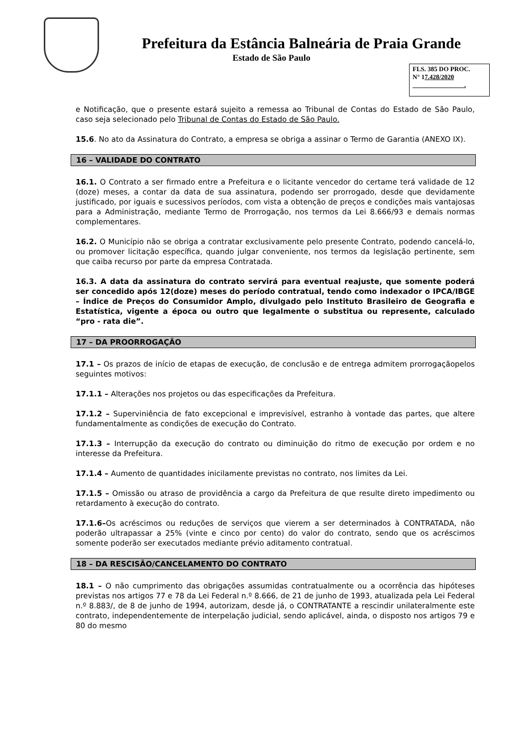Prefeitura da Estância Balneária de Praia Grande
Estado de São Paulo
FLS. 385 DO PROC.
N° 17.428/2020
.
e Notificação, que o presente estará sujeito a remessa ao Tribunal de Contas do Estado de São Paulo, caso seja selecionado pelo Tribunal de Contas do Estado de São Paulo.
15.6. No ato da Assinatura do Contrato, a empresa se obriga a assinar o Termo de Garantia (ANEXO IX).
16 – VALIDADE DO CONTRATO
16.1. O Contrato a ser firmado entre a Prefeitura e o licitante vencedor do certame terá validade de 12 (doze) meses, a contar da data de sua assinatura, podendo ser prorrogado, desde que devidamente justificado, por iguais e sucessivos períodos, com vista a obtenção de preços e condições mais vantajosas para a Administração, mediante Termo de Prorrogação, nos termos da Lei 8.666/93 e demais normas complementares.
16.2. O Município não se obriga a contratar exclusivamente pelo presente Contrato, podendo cancelá-lo, ou promover licitação específica, quando julgar conveniente, nos termos da legislação pertinente, sem que caiba recurso por parte da empresa Contratada.
16.3. A data da assinatura do contrato servirá para eventual reajuste, que somente poderá ser concedido após 12(doze) meses do período contratual, tendo como indexador o IPCA/IBGE – Índice de Preços do Consumidor Amplo, divulgado pelo Instituto Brasileiro de Geografia e Estatística, vigente a época ou outro que legalmente o substitua ou represente, calculado “pro - rata die”.
17 – DA PROORROGAÇÃO
17.1 – Os prazos de início de etapas de execução, de conclusão e de entrega admitem prorrogaçãopelos seguintes motivos:
17.1.1 – Alterações nos projetos ou das especificações da Prefeitura.
17.1.2 – Superviniência de fato excepcional e imprevisível, estranho à vontade das partes, que altere fundamentalmente as condições de execução do Contrato.
17.1.3 – Interrupção da execução do contrato ou diminuição do ritmo de execução por ordem e no interesse da Prefeitura.
17.1.4 – Aumento de quantidades inicilamente previstas no contrato, nos limites da Lei.
17.1.5 – Omissão ou atraso de providência a cargo da Prefeitura de que resulte direto impedimento ou retardamento à execução do contrato.
17.1.6–Os acréscimos ou reduções de serviços que vierem a ser determinados à CONTRATADA, não poderão ultrapassar a 25% (vinte e cinco por cento) do valor do contrato, sendo que os acréscimos somente poderão ser executados mediante prévio aditamento contratual.
18 – DA RESCISÃO/CANCELAMENTO DO CONTRATO
18.1 – O não cumprimento das obrigações assumidas contratualmente ou a ocorrência das hipóteses previstas nos artigos 77 e 78 da Lei Federal n.º 8.666, de 21 de junho de 1993, atualizada pela Lei Federal n.º 8.883/, de 8 de junho de 1994, autorizam, desde já, o CONTRATANTE a rescindir unilateralmente este contrato, independentemente de interpelação judicial, sendo aplicável, ainda, o disposto nos artigos 79 e 80 do mesmo